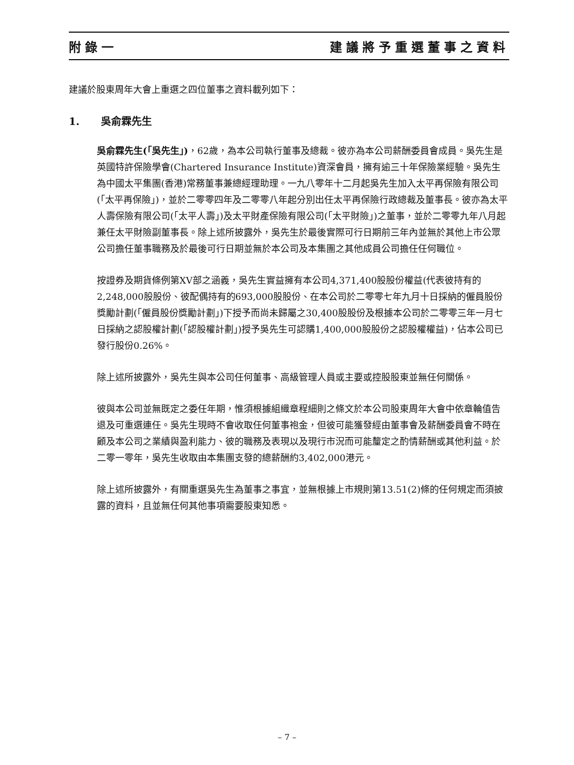附錄一 建議將予重選董事之資料
建議於股東周年大會上重選之四位董事之資料載列如下：
1. 吳俞霖先生
吳俞霖先生(「吳先生」)，62歲，為本公司執行董事及總裁。彼亦為本公司薪酬委員會成員。吳先生是英國特許保險學會(Chartered Insurance Institute)資深會員，擁有逾三十年保險業經驗。吳先生為中國太平集團(香港)常務董事兼總經理助理。一九八零年十二月起吳先生加入太平再保險有限公司(「太平再保險」)，並於二零零四年及二零零八年起分別出任太平再保險行政總裁及董事長。彼亦為太平人壽保險有限公司(「太平人壽」)及太平財產保險有限公司(「太平財險」)之董事，並於二零零九年八月起兼任太平財險副董事長。除上述所披露外，吳先生於最後實際可行日期前三年內並無於其他上市公眾公司擔任董事職務及於最後可行日期並無於本公司及本集團之其他成員公司擔任任何職位。
按證券及期貨條例第XV部之涵義，吳先生實益擁有本公司4,371,400股股份權益(代表彼持有的2,248,000股股份、彼配偶持有的693,000股股份、在本公司於二零零七年九月十日採納的僱員股份獎勵計劃(「僱員股份獎勵計劃」)下授予而尚未歸屬之30,400股股份及根據本公司於二零零三年一月七日採納之認股權計劃(「認股權計劃」)授予吳先生可認購1,400,000股股份之認股權權益)，佔本公司已發行股份0.26%。
除上述所披露外，吳先生與本公司任何董事、高級管理人員或主要或控股股東並無任何關係。
彼與本公司並無既定之委任年期，惟須根據組織章程細則之條文於本公司股東周年大會中依章輪值告退及可重選連任。吳先生現時不會收取任何董事袍金，但彼可能獲發經由董事會及薪酬委員會不時在顧及本公司之業績與盈利能力、彼的職務及表現以及現行市況而可能釐定之酌情薪酬或其他利益。於二零一零年，吳先生收取由本集團支發的總薪酬約3,402,000港元。
除上述所披露外，有關重選吳先生為董事之事宜，並無根據上市規則第13.51(2)條的任何規定而須披露的資料，且並無任何其他事項需要股東知悉。
– 7 –